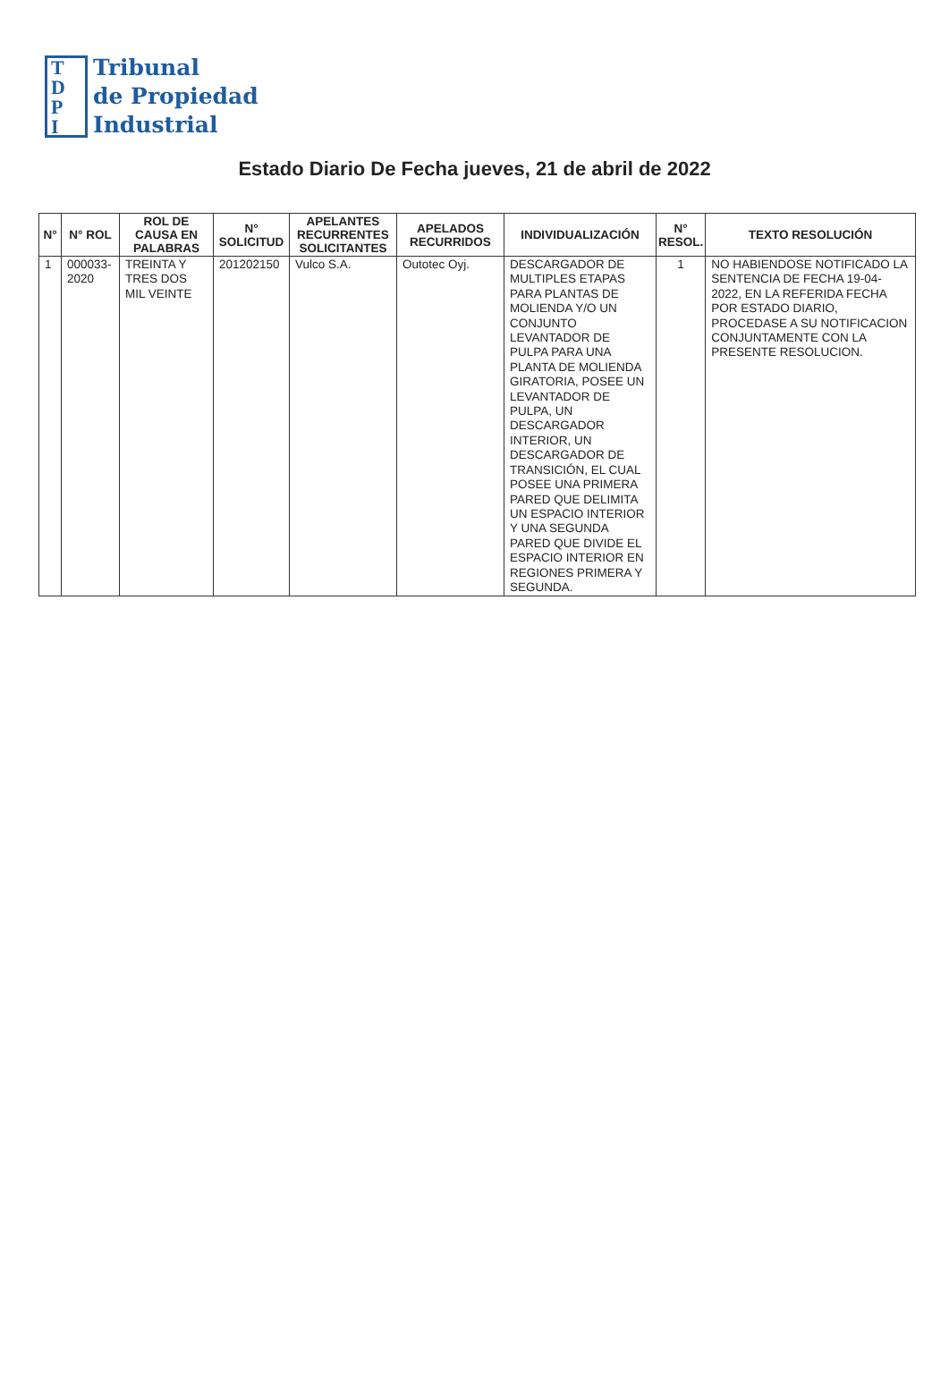T
D
P
I
Tribunal
de Propiedad
Industrial
Estado Diario De Fecha jueves, 21 de abril de 2022
| N° | N° ROL | ROL DE CAUSA EN PALABRAS | N° SOLICITUD | APELANTES RECURRENTES SOLICITANTES | APELADOS RECURRIDOS | INDIVIDUALIZACIÓN | N° RESOL. | TEXTO RESOLUCIÓN |
| --- | --- | --- | --- | --- | --- | --- | --- | --- |
| 1 | 000033-2020 | TREINTA Y TRES DOS MIL VEINTE | 201202150 | Vulco S.A. | Outotec Oyj. | DESCARGADOR DE MULTIPLES ETAPAS PARA PLANTAS DE MOLIENDA Y/O UN CONJUNTO LEVANTADOR DE PULPA PARA UNA PLANTA DE MOLIENDA GIRATORIA, POSEE UN LEVANTADOR DE PULPA, UN DESCARGADOR INTERIOR, UN DESCARGADOR DE TRANSICIÓN, EL CUAL POSEE UNA PRIMERA PARED QUE DELIMITA UN ESPACIO INTERIOR Y UNA SEGUNDA PARED QUE DIVIDE EL ESPACIO INTERIOR EN REGIONES PRIMERA Y SEGUNDA. | 1 | NO HABIENDOSE NOTIFICADO LA SENTENCIA DE FECHA 19-04-2022, EN LA REFERIDA FECHA POR ESTADO DIARIO, PROCEDASE A SU NOTIFICACION CONJUNTAMENTE CON LA PRESENTE RESOLUCION. |